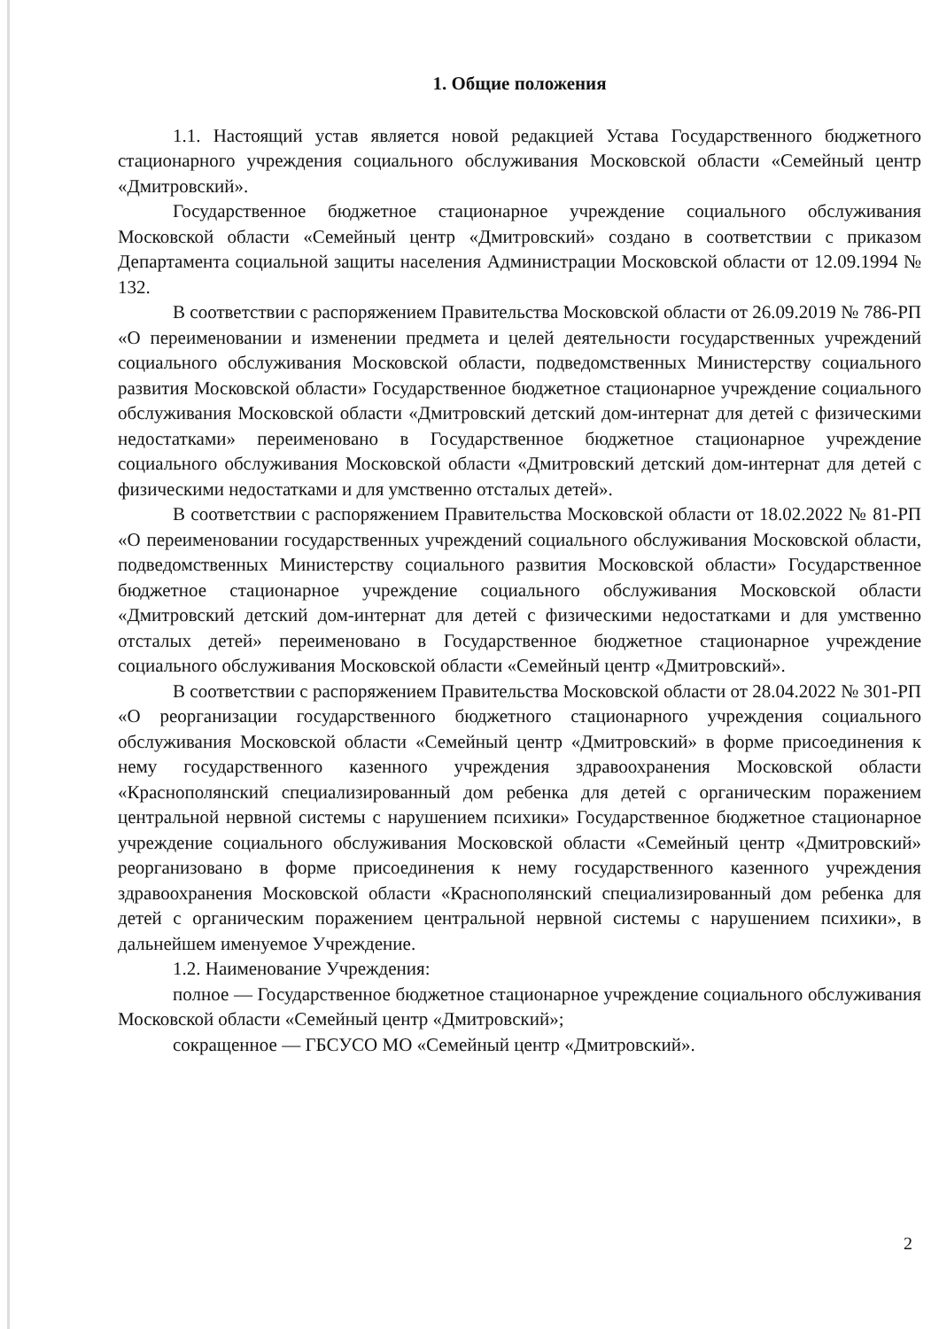1. Общие положения
1.1. Настоящий устав является новой редакцией Устава Государственного бюджетного стационарного учреждения социального обслуживания Московской области «Семейный центр «Дмитровский».
Государственное бюджетное стационарное учреждение социального обслуживания Московской области «Семейный центр «Дмитровский» создано в соответствии с приказом Департамента социальной защиты населения Администрации Московской области от 12.09.1994 № 132.
В соответствии с распоряжением Правительства Московской области от 26.09.2019 № 786-РП «О переименовании и изменении предмета и целей деятельности государственных учреждений социального обслуживания Московской области, подведомственных Министерству социального развития Московской области» Государственное бюджетное стационарное учреждение социального обслуживания Московской области «Дмитровский детский дом-интернат для детей с физическими недостатками» переименовано в Государственное бюджетное стационарное учреждение социального обслуживания Московской области «Дмитровский детский дом-интернат для детей с физическими недостатками и для умственно отсталых детей».
В соответствии с распоряжением Правительства Московской области от 18.02.2022 № 81-РП «О переименовании государственных учреждений социального обслуживания Московской области, подведомственных Министерству социального развития Московской области» Государственное бюджетное стационарное учреждение социального обслуживания Московской области «Дмитровский детский дом-интернат для детей с физическими недостатками и для умственно отсталых детей» переименовано в Государственное бюджетное стационарное учреждение социального обслуживания Московской области «Семейный центр «Дмитровский».
В соответствии с распоряжением Правительства Московской области от 28.04.2022 № 301-РП «О реорганизации государственного бюджетного стационарного учреждения социального обслуживания Московской области «Семейный центр «Дмитровский» в форме присоединения к нему государственного казенного учреждения здравоохранения Московской области «Краснополянский специализированный дом ребенка для детей с органическим поражением центральной нервной системы с нарушением психики» Государственное бюджетное стационарное учреждение социального обслуживания Московской области «Семейный центр «Дмитровский» реорганизовано в форме присоединения к нему государственного казенного учреждения здравоохранения Московской области «Краснополянский специализированный дом ребенка для детей с органическим поражением центральной нервной системы с нарушением психики», в дальнейшем именуемое Учреждение.
1.2. Наименование Учреждения:
полное — Государственное бюджетное стационарное учреждение социального обслуживания Московской области «Семейный центр «Дмитровский»;
сокращенное — ГБСУСО МО «Семейный центр «Дмитровский».
2